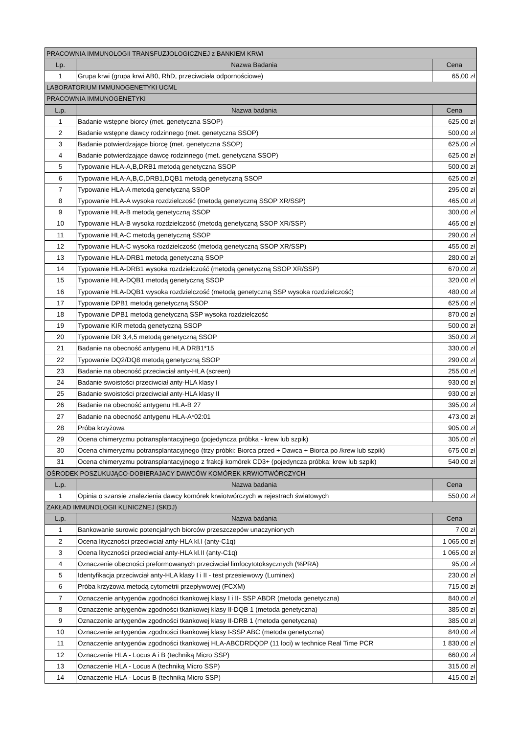| PRACOWNIA IMMUNOLOGII TRANSFUZJOLOGICZNEJ z BANKIEM KRWI | | |
| Lp. | Nazwa Badania | Cena |
| 1 | Grupa krwi (grupa krwi AB0, RhD, przeciwciała odpornościowe) | 65,00 zł |
| LABORATORIUM IMMUNOGENETYKI UCML | | |
| PRACOWNIA IMMUNOGENETYKI | | |
| L.p. | Nazwa badania | Cena |
| 1 | Badanie wstępne biorcy (met. genetyczna SSOP) | 625,00 zł |
| 2 | Badanie wstępne dawcy rodzinnego (met. genetyczna SSOP) | 500,00 zł |
| 3 | Badanie potwierdzające biorcę (met. genetyczna SSOP) | 625,00 zł |
| 4 | Badanie potwierdzające dawcę rodzinnego (met. genetyczna SSOP) | 625,00 zł |
| 5 | Typowanie HLA-A,B,DRB1 metodą genetyczną SSOP | 500,00 zł |
| 6 | Typowanie HLA-A,B,C,DRB1,DQB1 metodą genetyczną SSOP | 625,00 zł |
| 7 | Typowanie HLA-A metodą genetyczną SSOP | 295,00 zł |
| 8 | Typowanie HLA-A wysoka rozdzielczość (metodą genetyczną SSOP XR/SSP) | 465,00 zł |
| 9 | Typowanie HLA-B metodą genetyczną SSOP | 300,00 zł |
| 10 | Typowanie HLA-B wysoka rozdzielczość (metodą genetyczną SSOP XR/SSP) | 465,00 zł |
| 11 | Typowanie HLA-C metodą genetyczną SSOP | 290,00 zł |
| 12 | Typowanie HLA-C wysoka rozdzielczość (metodą genetyczną SSOP XR/SSP) | 455,00 zł |
| 13 | Typowanie HLA-DRB1 metodą genetyczną SSOP | 280,00 zł |
| 14 | Typowanie HLA-DRB1 wysoka rozdzielczość (metodą genetyczną SSOP XR/SSP) | 670,00 zł |
| 15 | Typowanie HLA-DQB1 metodą genetyczną SSOP | 320,00 zł |
| 16 | Typowanie HLA-DQB1 wysoka rozdzielczość (metodą genetyczną SSP wysoka rozdzielczość) | 480,00 zł |
| 17 | Typowanie DPB1 metodą genetyczną SSOP | 625,00 zł |
| 18 | Typowanie DPB1 metodą genetyczną SSP wysoka rozdzielczość | 870,00 zł |
| 19 | Typowanie KIR metodą genetyczną SSOP | 500,00 zł |
| 20 | Typowanie DR 3,4,5 metodą genetyczną SSOP | 350,00 zł |
| 21 | Badanie na obecność antygenu HLA DRB1*15 | 330,00 zł |
| 22 | Typowanie DQ2/DQ8 metodą genetyczną SSOP | 290,00 zł |
| 23 | Badanie na obecność przeciwciał anty-HLA (screen) | 255,00 zł |
| 24 | Badanie swoistości przeciwciał anty-HLA klasy I | 930,00 zł |
| 25 | Badanie swoistości przeciwciał anty-HLA klasy II | 930,00 zł |
| 26 | Badanie na obecność antygenu HLA-B 27 | 395,00 zł |
| 27 | Badanie na obecność antygenu HLA-A*02:01 | 473,00 zł |
| 28 | Próba krzyżowa | 905,00 zł |
| 29 | Ocena chimeryzmu potransplantacyjnego (pojedyncza próbka - krew lub szpik) | 305,00 zł |
| 30 | Ocena chimeryzmu potransplantacyjnego (trzy próbki: Biorca przed + Dawca + Biorca po /krew lub szpik) | 675,00 zł |
| 31 | Ocena chimeryzmu potransplantacyjnego z frakcji komórek CD3+ (pojedyncza próbka: krew lub szpik) | 540,00 zł |
| OŚRODEK POSZUKUJĄCO-DOBIERAJACY DAWCÓW KOMÓREK KRWIOTWÓRCZYCH | | |
| L.p. | Nazwa badania | Cena |
| 1 | Opinia o szansie znalezienia dawcy komórek krwiotwórczych w rejestrach światowych | 550,00 zł |
| ZAKŁAD IMMUNOLOGII KLINICZNEJ (SKDJ) | | |
| L.p. | Nazwa badania | Cena |
| 1 | Bankowanie surowic potencjalnych biorców przeszczepów unaczynionych | 7,00 zł |
| 2 | Ocena lityczności przeciwciał anty-HLA kl.I (anty-C1q) | 1 065,00 zł |
| 3 | Ocena lityczności przeciwciał anty-HLA kl.II (anty-C1q) | 1 065,00 zł |
| 4 | Oznaczenie obecności preformowanych przeciwciał limfocytotoksycznych (%PRA) | 95,00 zł |
| 5 | Identyfikacja przeciwciał anty-HLA klasy I i II - test przesiewowy (Luminex) | 230,00 zł |
| 6 | Próba krzyżowa metodą cytometrii przepływowej (FCXM) | 715,00 zł |
| 7 | Oznaczenie antygenów zgodności tkankowej klasy I i II- SSP ABDR (metoda genetyczna) | 840,00 zł |
| 8 | Oznaczenie antygenów zgodności tkankowej klasy II-DQB 1 (metoda genetyczna) | 385,00 zł |
| 9 | Oznaczenie antygenów zgodności tkankowej klasy II-DRB 1 (metoda genetyczna) | 385,00 zł |
| 10 | Oznaczenie antygenów zgodności tkankowej klasy I-SSP ABC (metoda genetyczna) | 840,00 zł |
| 11 | Oznaczenie antygenów zgodności tkankowej HLA-ABCDRDQDP (11 loci) w technice Real Time PCR | 1 830,00 zł |
| 12 | Oznaczenie HLA - Locus A i B (techniką Micro SSP) | 660,00 zł |
| 13 | Oznaczenie HLA - Locus A (techniką Micro SSP) | 315,00 zł |
| 14 | Oznaczenie HLA - Locus B (techniką Micro SSP) | 415,00 zł |